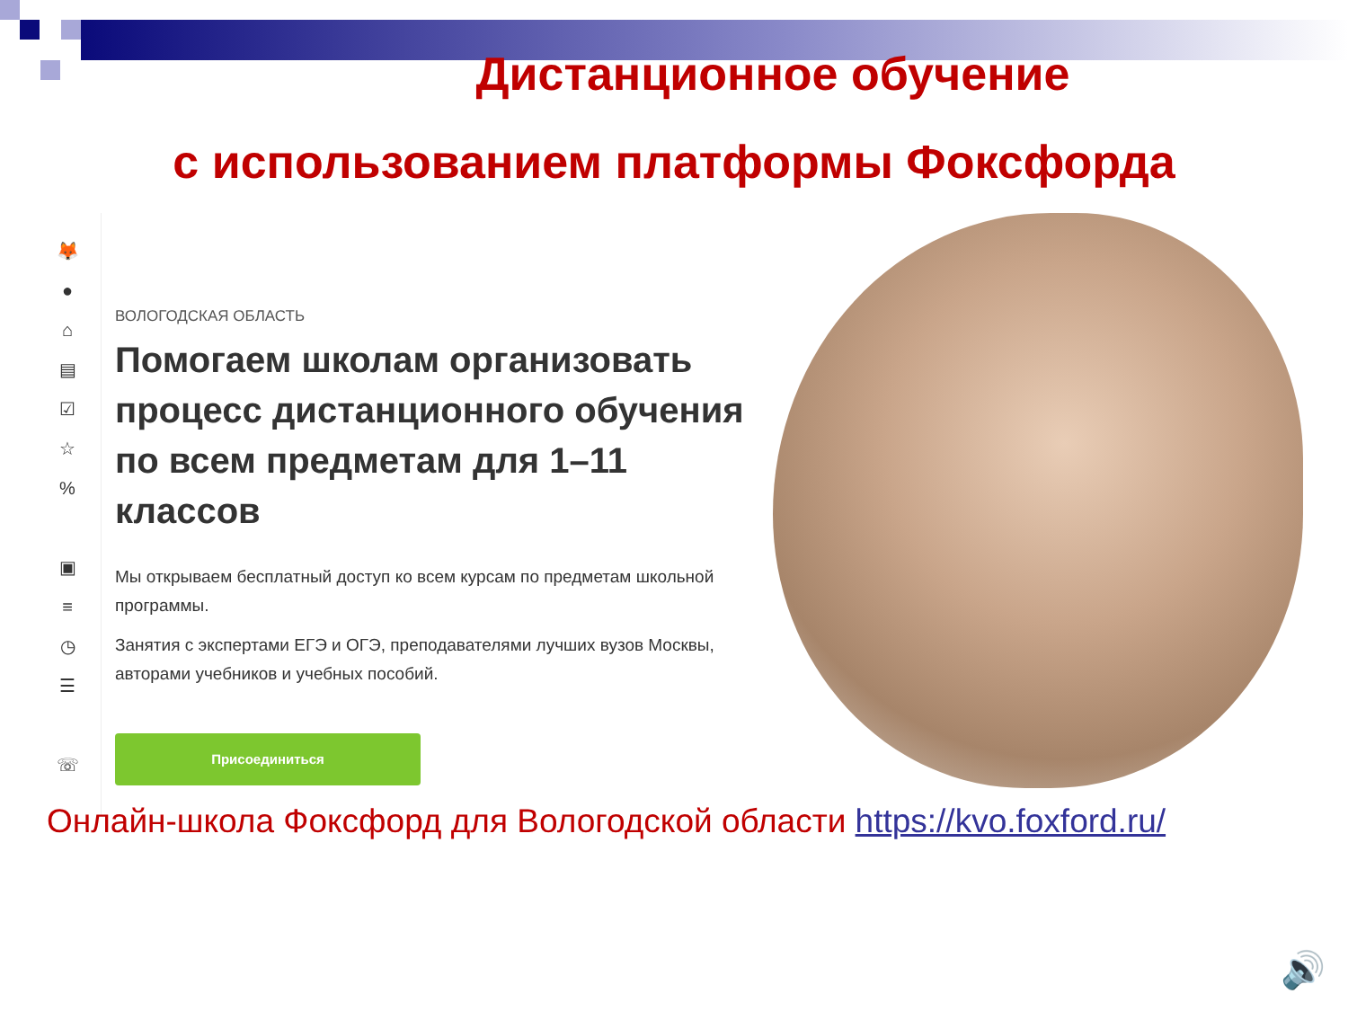Дистанционное обучение
с использованием платформы Фоксфорда
🦊
●
⌂
▤
☑
☆
%
▣
≡
◷
☰
☏
ВОЛОГОДСКАЯ ОБЛАСТЬ
Помогаем школам организовать процесс дистанционного обучения по всем предметам для 1–11 классов
Мы открываем бесплатный доступ ко всем курсам по предметам школьной программы.
Занятия с экспертами ЕГЭ и ОГЭ, преподавателями лучших вузов Москвы, авторами учебников и учебных пособий.
Присоединиться
Онлайн-школа Фоксфорд для Вологодской области https://kvo.foxford.ru/
🔊